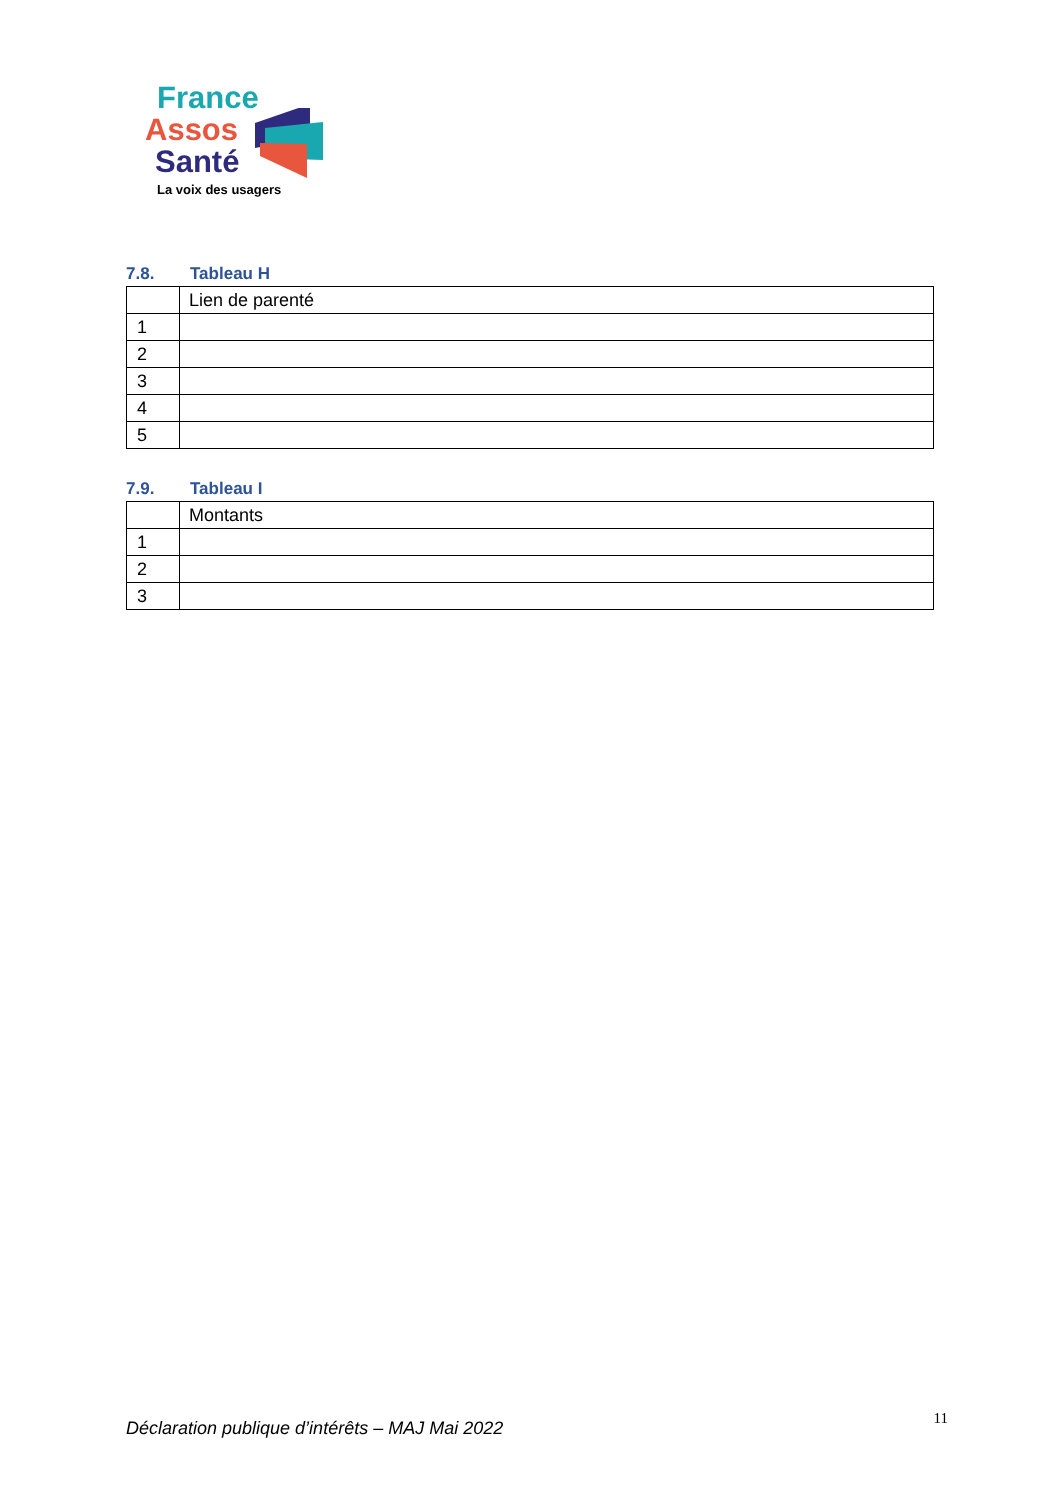France
Assos
Santé
La voix des usagers
7.8. Tableau H
| | Lien de parenté |
| 1 | |
| 2 | |
| 3 | |
| 4 | |
| 5 | |
7.9. Tableau I
| | Montants |
| 1 | |
| 2 | |
| 3 | |
Déclaration publique d’intérêts – MAJ Mai 2022 11